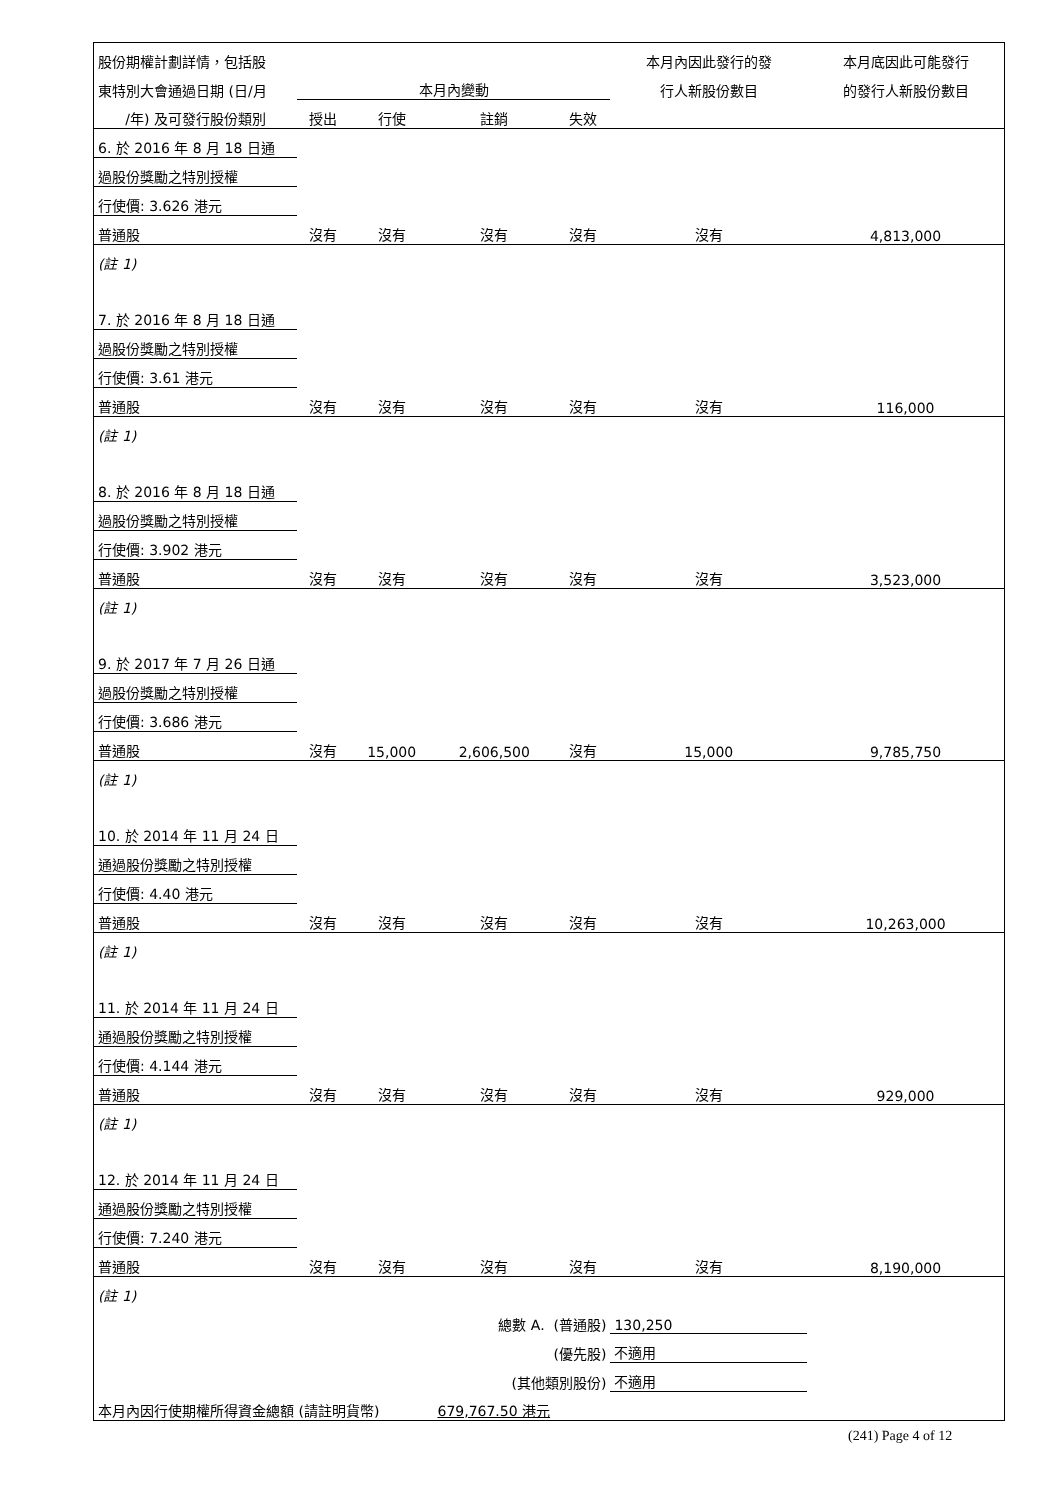| 股份期權計劃詳情，包括股 | | | | | 本月內因此發行的發 | 本月底因此可能發行 |
| --- | --- | --- | --- | --- | --- | --- |
| 東特別大會通過日期 (日/月 | 本月內變動 | | | | 行人新股份數目 | 的發行人新股份數目 |
| /年) 及可發行股份類別 | 授出 | 行使 | 註銷 | 失效 | | |
| 6. 於 2016 年 8 月 18 日通 | | | | | | |
| 過股份獎勵之特別授權 | | | | | | |
| 行使價: 3.626 港元 | | | | | | |
| 普通股 | 沒有 | 沒有 | 沒有 | 沒有 | 沒有 | 4,813,000 |
| (註 1) | | | | | | |
| 7. 於 2016 年 8 月 18 日通 | | | | | | |
| 過股份獎勵之特別授權 | | | | | | |
| 行使價: 3.61 港元 | | | | | | |
| 普通股 | 沒有 | 沒有 | 沒有 | 沒有 | 沒有 | 116,000 |
| (註 1) | | | | | | |
| 8. 於 2016 年 8 月 18 日通 | | | | | | |
| 過股份獎勵之特別授權 | | | | | | |
| 行使價: 3.902 港元 | | | | | | |
| 普通股 | 沒有 | 沒有 | 沒有 | 沒有 | 沒有 | 3,523,000 |
| (註 1) | | | | | | |
| 9. 於 2017 年 7 月 26 日通 | | | | | | |
| 過股份獎勵之特別授權 | | | | | | |
| 行使價: 3.686 港元 | | | | | | |
| 普通股 | 沒有 | 15,000 | 2,606,500 | 沒有 | 15,000 | 9,785,750 |
| (註 1) | | | | | | |
| 10. 於 2014 年 11 月 24 日 | | | | | | |
| 通過股份獎勵之特別授權 | | | | | | |
| 行使價: 4.40 港元 | | | | | | |
| 普通股 | 沒有 | 沒有 | 沒有 | 沒有 | 沒有 | 10,263,000 |
| (註 1) | | | | | | |
| 11. 於 2014 年 11 月 24 日 | | | | | | |
| 通過股份獎勵之特別授權 | | | | | | |
| 行使價: 4.144 港元 | | | | | | |
| 普通股 | 沒有 | 沒有 | 沒有 | 沒有 | 沒有 | 929,000 |
| (註 1) | | | | | | |
| 12. 於 2014 年 11 月 24 日 | | | | | | |
| 通過股份獎勵之特別授權 | | | | | | |
| 行使價: 7.240 港元 | | | | | | |
| 普通股 | 沒有 | 沒有 | 沒有 | 沒有 | 沒有 | 8,190,000 |
| (註 1) | | | | | | |
| 總數 A. (普通股) | | | | | 130,250 | |
| (優先股) | | | | | 不適用 | |
| (其他類別股份) | | | | | 不適用 | |
| 本月內因行使期權所得資金總額 (請註明貨幣) | | | 679,767.50 港元 | | | |
(241) Page 4 of 12